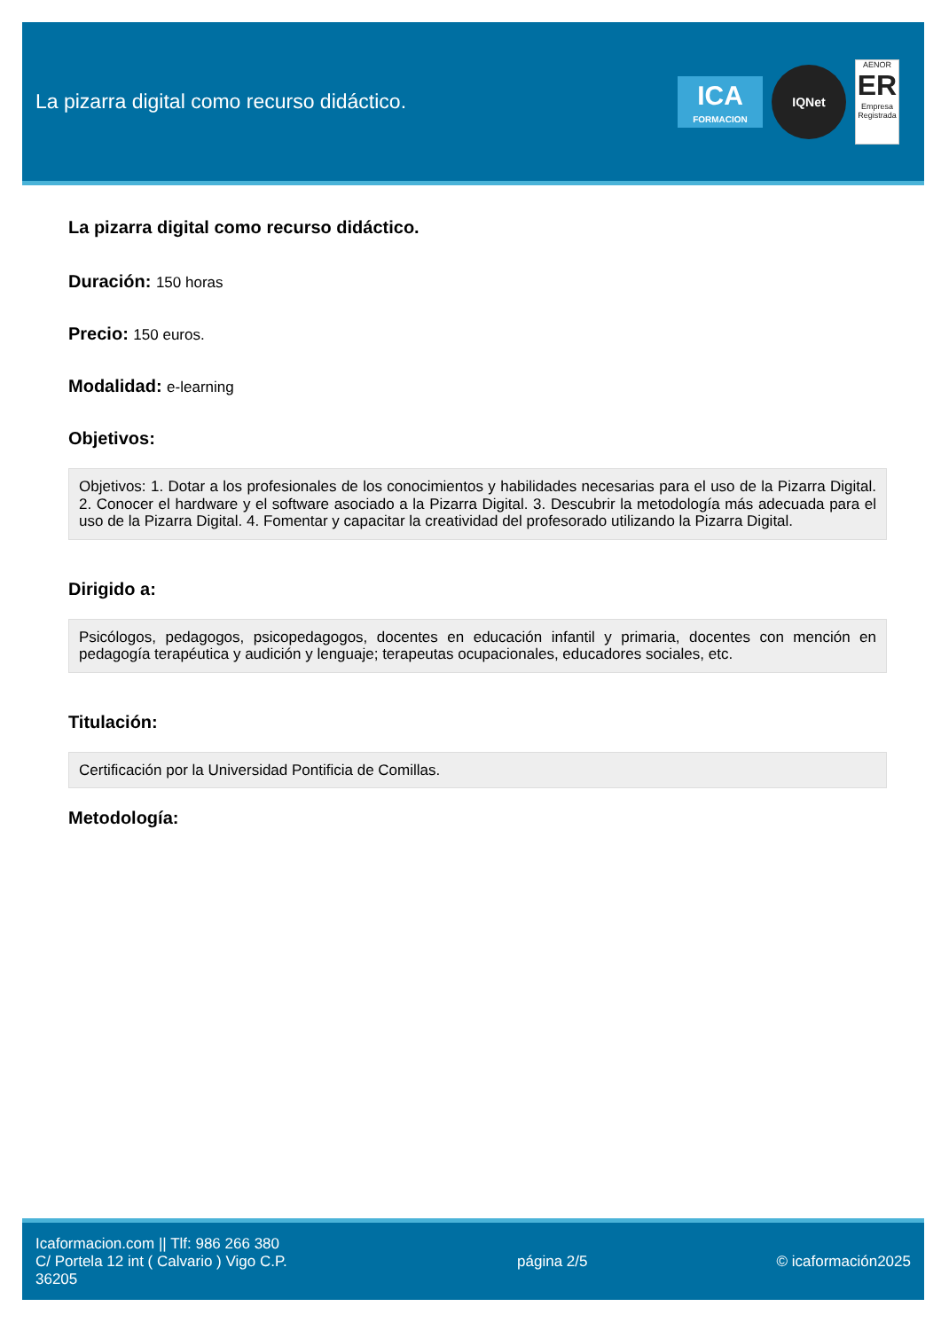La pizarra digital como recurso didáctico.
ICA
FORMACION
IQNet
AENOR
ER
Empresa Registrada
La pizarra digital como recurso didáctico.
Duración: 150 horas
Precio: 150 euros.
Modalidad: e-learning
Objetivos:
Objetivos: 1. Dotar a los profesionales de los conocimientos y habilidades necesarias para el uso de la Pizarra Digital. 2. Conocer el hardware y el software asociado a la Pizarra Digital. 3. Descubrir la metodología más adecuada para el uso de la Pizarra Digital. 4. Fomentar y capacitar la creatividad del profesorado utilizando la Pizarra Digital.
Dirigido a:
Psicólogos, pedagogos, psicopedagogos, docentes en educación infantil y primaria, docentes con mención en pedagogía terapéutica y audición y lenguaje; terapeutas ocupacionales, educadores sociales, etc.
Titulación:
Certificación por la Universidad Pontificia de Comillas.
Metodología:
Icaformacion.com || Tlf: 986 266 380
C/ Portela 12 int ( Calvario ) Vigo C.P. 36205
página 2/5 © icaformación2025